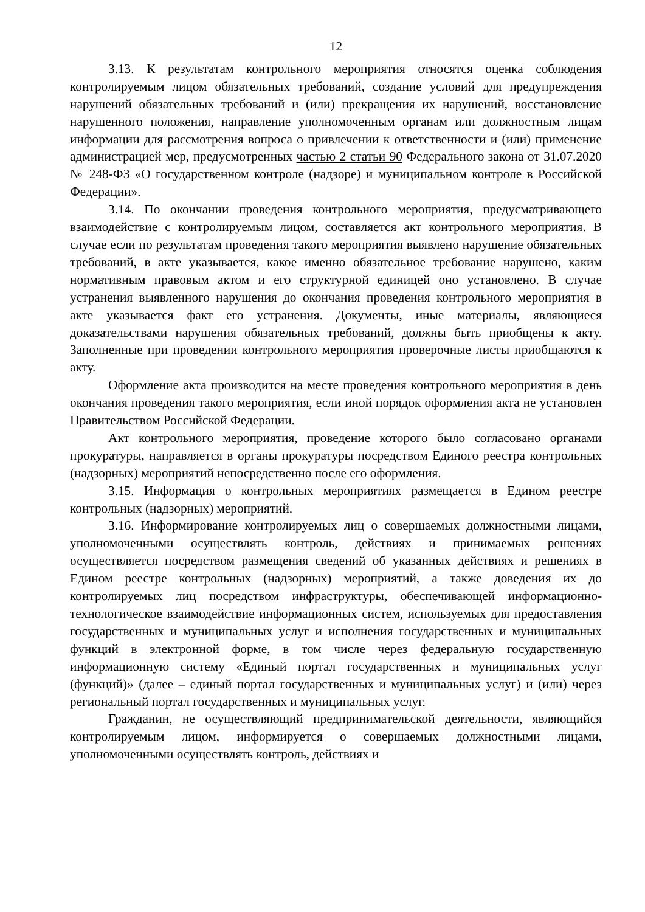12
3.13. К результатам контрольного мероприятия относятся оценка соблюдения контролируемым лицом обязательных требований, создание условий для предупреждения нарушений обязательных требований и (или) прекращения их нарушений, восстановление нарушенного положения, направление уполномоченным органам или должностным лицам информации для рассмотрения вопроса о привлечении к ответственности и (или) применение администрацией мер, предусмотренных частью 2 статьи 90 Федерального закона от 31.07.2020 № 248-ФЗ «О государственном контроле (надзоре) и муниципальном контроле в Российской Федерации».
3.14. По окончании проведения контрольного мероприятия, предусматривающего взаимодействие с контролируемым лицом, составляется акт контрольного мероприятия. В случае если по результатам проведения такого мероприятия выявлено нарушение обязательных требований, в акте указывается, какое именно обязательное требование нарушено, каким нормативным правовым актом и его структурной единицей оно установлено. В случае устранения выявленного нарушения до окончания проведения контрольного мероприятия в акте указывается факт его устранения. Документы, иные материалы, являющиеся доказательствами нарушения обязательных требований, должны быть приобщены к акту. Заполненные при проведении контрольного мероприятия проверочные листы приобщаются к акту.
Оформление акта производится на месте проведения контрольного мероприятия в день окончания проведения такого мероприятия, если иной порядок оформления акта не установлен Правительством Российской Федерации.
Акт контрольного мероприятия, проведение которого было согласовано органами прокуратуры, направляется в органы прокуратуры посредством Единого реестра контрольных (надзорных) мероприятий непосредственно после его оформления.
3.15. Информация о контрольных мероприятиях размещается в Едином реестре контрольных (надзорных) мероприятий.
3.16. Информирование контролируемых лиц о совершаемых должностными лицами, уполномоченными осуществлять контроль, действиях и принимаемых решениях осуществляется посредством размещения сведений об указанных действиях и решениях в Едином реестре контрольных (надзорных) мероприятий, а также доведения их до контролируемых лиц посредством инфраструктуры, обеспечивающей информационно-технологическое взаимодействие информационных систем, используемых для предоставления государственных и муниципальных услуг и исполнения государственных и муниципальных функций в электронной форме, в том числе через федеральную государственную информационную систему «Единый портал государственных и муниципальных услуг (функций)» (далее – единый портал государственных и муниципальных услуг) и (или) через региональный портал государственных и муниципальных услуг.
Гражданин, не осуществляющий предпринимательской деятельности, являющийся контролируемым лицом, информируется о совершаемых должностными лицами, уполномоченными осуществлять контроль, действиях и